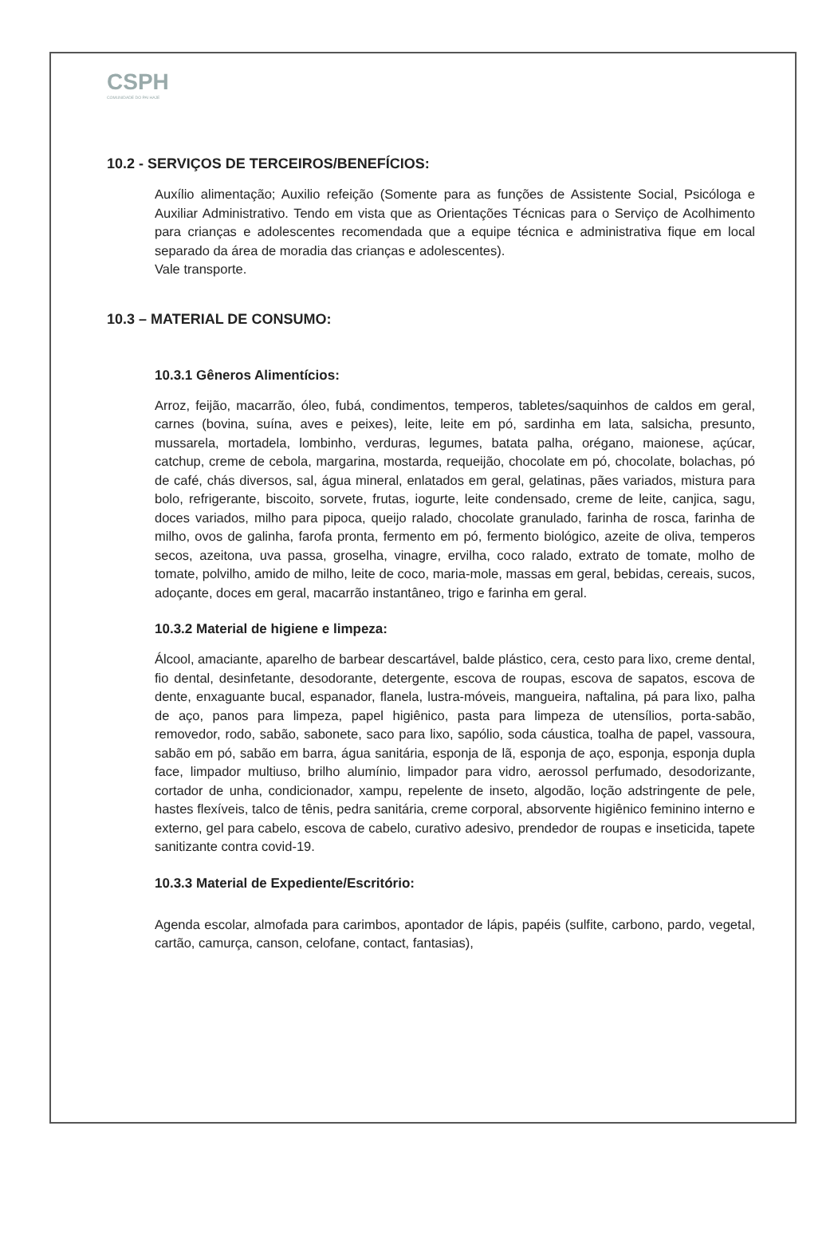CSPH
COMUNIDADE DO PAI HAJE
10.2 - SERVIÇOS DE TERCEIROS/BENEFÍCIOS:
Auxílio alimentação; Auxilio refeição (Somente para as funções de Assistente Social, Psicóloga e Auxiliar Administrativo. Tendo em vista que as Orientações Técnicas para o Serviço de Acolhimento para crianças e adolescentes recomendada que a equipe técnica e administrativa fique em local separado da área de moradia das crianças e adolescentes).
Vale transporte.
10.3 – MATERIAL DE CONSUMO:
10.3.1 Gêneros Alimentícios:
Arroz, feijão, macarrão, óleo, fubá, condimentos, temperos, tabletes/saquinhos de caldos em geral, carnes (bovina, suína, aves e peixes), leite, leite em pó, sardinha em lata, salsicha, presunto, mussarela, mortadela, lombinho, verduras, legumes, batata palha, orégano, maionese, açúcar, catchup, creme de cebola, margarina, mostarda, requeijão, chocolate em pó, chocolate, bolachas, pó de café, chás diversos, sal, água mineral, enlatados em geral, gelatinas, pães variados, mistura para bolo, refrigerante, biscoito, sorvete, frutas, iogurte, leite condensado, creme de leite, canjica, sagu, doces variados, milho para pipoca, queijo ralado, chocolate granulado, farinha de rosca, farinha de milho, ovos de galinha, farofa pronta, fermento em pó, fermento biológico, azeite de oliva, temperos secos, azeitona, uva passa, groselha, vinagre, ervilha, coco ralado, extrato de tomate, molho de tomate, polvilho, amido de milho, leite de coco, maria-mole, massas em geral, bebidas, cereais, sucos, adoçante, doces em geral, macarrão instantâneo, trigo e farinha em geral.
10.3.2 Material de higiene e limpeza:
Álcool, amaciante, aparelho de barbear descartável, balde plástico, cera, cesto para lixo, creme dental, fio dental, desinfetante, desodorante, detergente, escova de roupas, escova de sapatos, escova de dente, enxaguante bucal, espanador, flanela, lustra-móveis, mangueira, naftalina, pá para lixo, palha de aço, panos para limpeza, papel higiênico, pasta para limpeza de utensílios, porta-sabão, removedor, rodo, sabão, sabonete, saco para lixo, sapólio, soda cáustica, toalha de papel, vassoura, sabão em pó, sabão em barra, água sanitária, esponja de lã, esponja de aço, esponja, esponja dupla face, limpador multiuso, brilho alumínio, limpador para vidro, aerossol perfumado, desodorizante, cortador de unha, condicionador, xampu, repelente de inseto, algodão, loção adstringente de pele, hastes flexíveis, talco de tênis, pedra sanitária, creme corporal, absorvente higiênico feminino interno e externo, gel para cabelo, escova de cabelo, curativo adesivo, prendedor de roupas e inseticida, tapete sanitizante contra covid-19.
10.3.3 Material de Expediente/Escritório:
Agenda escolar, almofada para carimbos, apontador de lápis, papéis (sulfite, carbono, pardo, vegetal, cartão, camurça, canson, celofane, contact, fantasias),